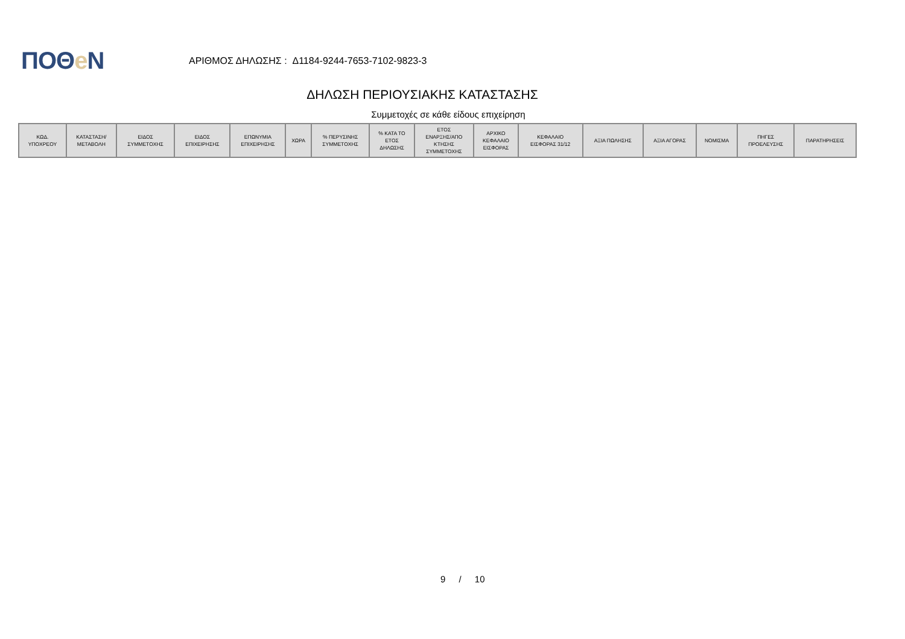ΠΟΘe Ν
ΑΡΙΘΜΟΣ ΔΗΛΩΣΗΣ : Δ1184-9244-7653-7102-9823-3
ΔΗΛΩΣΗ ΠΕΡΙΟΥΣΙΑΚΗΣ ΚΑΤΑΣΤΑΣΗΣ
Συμμετοχές σε κάθε είδους επιχείρηση
| ΚΩΔ. ΥΠΟΧΡΕΟΥ | ΚΑΤΑΣΤΑΣΗ/ ΜΕΤΑΒΟΛΗ | ΕΙΔΟΣ ΣΥΜΜΕΤΟΧΗΣ | ΕΙΔΟΣ ΕΠΙΧΕΙΡΗΣΗΣ | ΕΠΩΝΥΜΙΑ ΕΠΙΧΕΙΡΗΣΗΣ | ΧΩΡΑ | % ΠΕΡΥΣΙΝΗΣ ΣΥΜΜΕΤΟΧΗΣ | % ΚΑΤΑ ΤΟ ΕΤΟΣ ΔΗΛΩΣΗΣ | ΕΤΟΣ ΕΝΑΡΞΗΣ/ΑΠΟ ΚΤΗΣΗΣ ΣΥΜΜΕΤΟΧΗΣ | ΑΡΧΙΚΟ ΚΕΦΑΛΑΙΟ ΕΙΣΦΟΡΑΣ | ΚΕΦΑΛΑΙΟ ΕΙΣΦΟΡΑΣ 31/12 | ΑΞΙΑ ΠΩΛΗΣΗΣ | ΑΞΙΑ ΑΓΟΡΑΣ | ΝΟΜΙΣΜΑ | ΠΗΓΕΣ ΠΡΟΕΛΕΥΣΗΣ | ΠΑΡΑΤΗΡΗΣΕΙΣ |
| --- | --- | --- | --- | --- | --- | --- | --- | --- | --- | --- | --- | --- | --- | --- | --- |
9 / 10